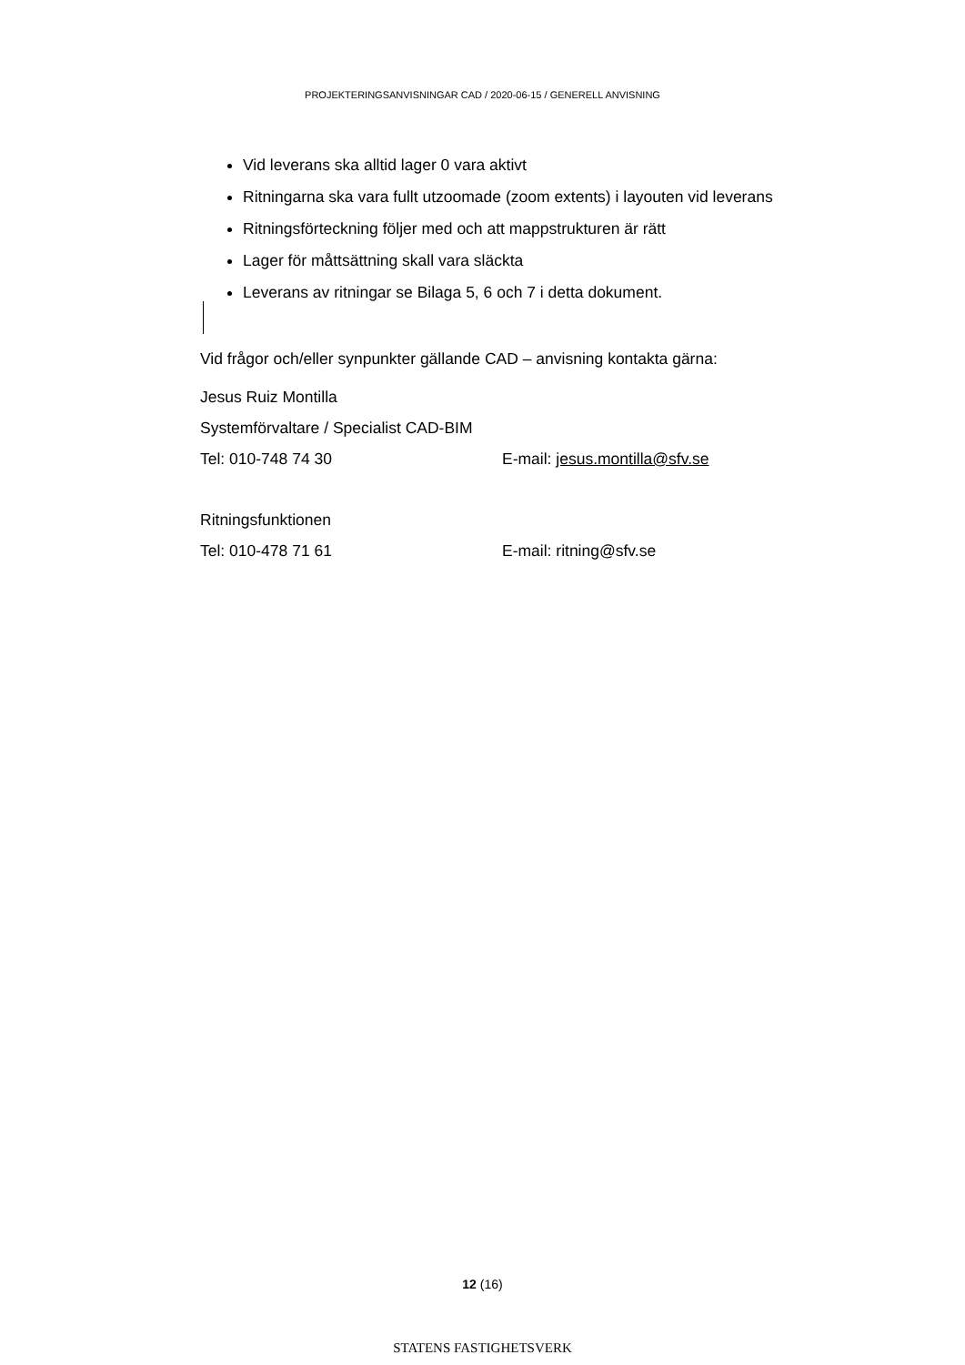PROJEKTERINGSANVISNINGAR CAD / 2020-06-15 / GENERELL ANVISNING
Vid leverans ska alltid lager 0 vara aktivt
Ritningarna ska vara fullt utzoomade (zoom extents) i layouten vid leverans
Ritningsförteckning följer med och att mappstrukturen är rätt
Lager för måttsättning skall vara släckta
Leverans av ritningar se Bilaga 5, 6 och 7 i detta dokument.
Vid frågor och/eller synpunkter gällande CAD – anvisning kontakta gärna:
Jesus Ruiz Montilla
Systemförvaltare / Specialist CAD-BIM
Tel: 010-748 74 30 E-mail: jesus.montilla@sfv.se
Ritningsfunktionen
Tel: 010-478 71 61 E-mail: ritning@sfv.se
12 (16)
STATENS FASTIGHETSVERK